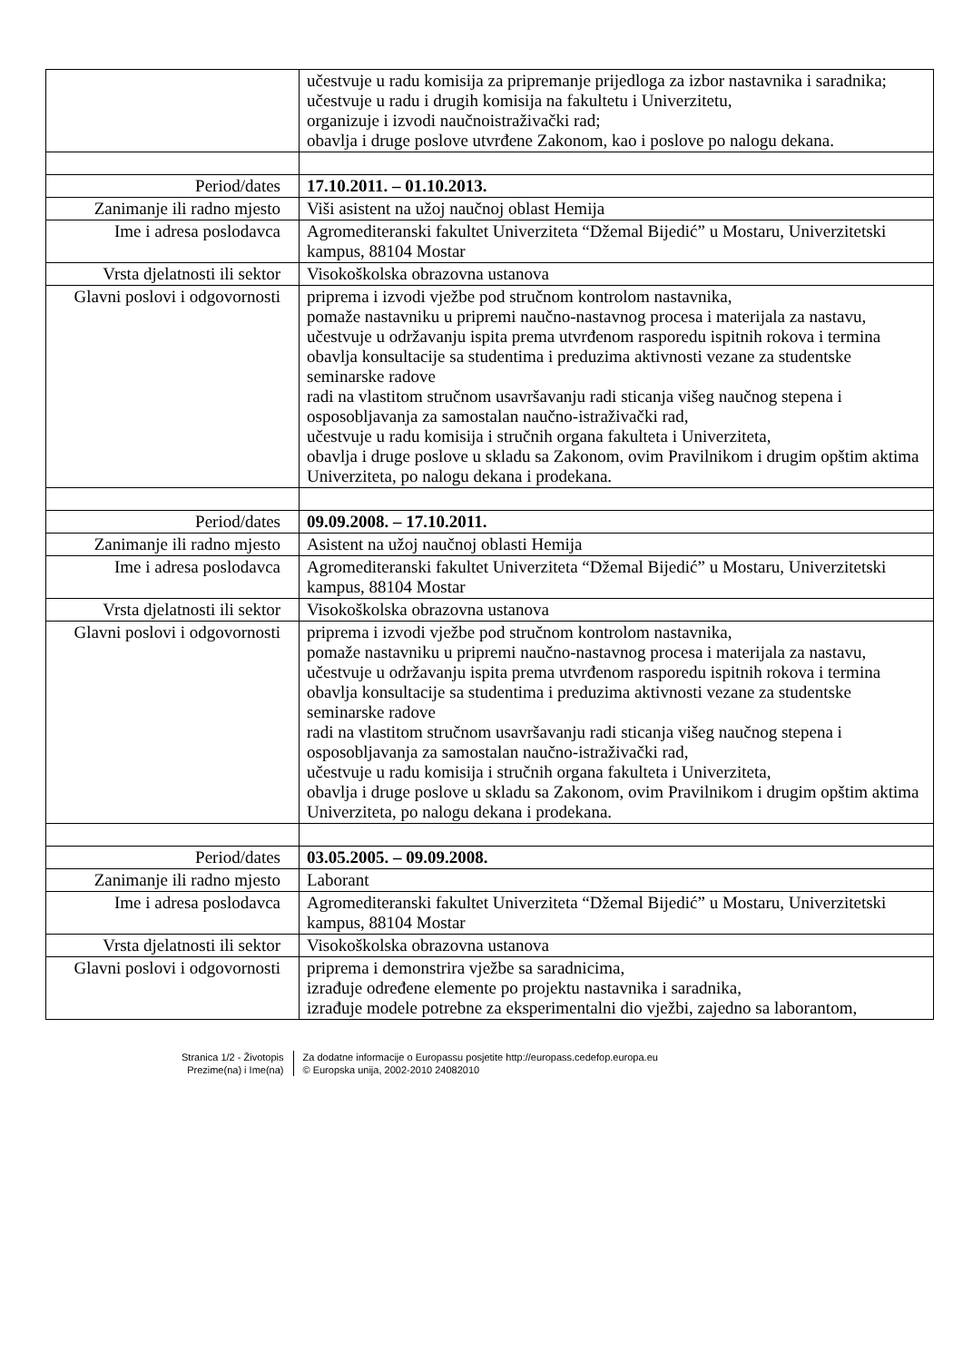| | učestvuje u radu komisija za pripremanje prijedloga za izbor nastavnika i saradnika; učestvuje u radu i drugih komisija na fakultetu i Univerzitetu, organizuje i izvodi naučnoistraživački rad; obavlja i druge poslove utvrđene Zakonom, kao i poslove po nalogu dekana. |
| Period/dates | 17.10.2011. – 01.10.2013. |
| Zanimanje ili radno mjesto | Viši asistent na užoj naučnoj oblast Hemija |
| Ime i adresa poslodavca | Agromediteranski fakultet Univerziteta “Džemal Bijedić” u Mostaru, Univerzitetski kampus, 88104 Mostar |
| Vrsta djelatnosti ili sektor | Visokoškolska obrazovna ustanova |
| Glavni poslovi i odgovornosti | priprema i izvodi vježbe pod stručnom kontrolom nastavnika, pomaže nastavniku u pripremi naučno-nastavnog procesa i materijala za nastavu, učestvuje u održavanju ispita prema utvrđenom rasporedu ispitnih rokova i termina obavlja konsultacije sa studentima i preduzima aktivnosti vezane za studentske seminarske radove radi na vlastitom stručnom usavršavanju radi sticanja višeg naučnog stepena i osposobljavanja za samostalan naučno-istraživački rad, učestvuje u radu komisija i stručnih organa fakulteta i Univerziteta, obavlja i druge poslove u skladu sa Zakonom, ovim Pravilnikom i drugim opštim aktima Univerziteta, po nalogu dekana i prodekana. |
| Period/dates | 09.09.2008. – 17.10.2011. |
| Zanimanje ili radno mjesto | Asistent na užoj naučnoj oblasti Hemija |
| Ime i adresa poslodavca | Agromediteranski fakultet Univerziteta “Džemal Bijedić” u Mostaru, Univerzitetski kampus, 88104 Mostar |
| Vrsta djelatnosti ili sektor | Visokoškolska obrazovna ustanova |
| Glavni poslovi i odgovornosti | priprema i izvodi vježbe pod stručnom kontrolom nastavnika, pomaže nastavniku u pripremi naučno-nastavnog procesa i materijala za nastavu, učestvuje u održavanju ispita prema utvrđenom rasporedu ispitnih rokova i termina obavlja konsultacije sa studentima i preduzima aktivnosti vezane za studentske seminarske radove radi na vlastitom stručnom usavršavanju radi sticanja višeg naučnog stepena i osposobljavanja za samostalan naučno-istraživački rad, učestvuje u radu komisija i stručnih organa fakulteta i Univerziteta, obavlja i druge poslove u skladu sa Zakonom, ovim Pravilnikom i drugim opštim aktima Univerziteta, po nalogu dekana i prodekana. |
| Period/dates | 03.05.2005. – 09.09.2008. |
| Zanimanje ili radno mjesto | Laborant |
| Ime i adresa poslodavca | Agromediteranski fakultet Univerziteta “Džemal Bijedić” u Mostaru, Univerzitetski kampus, 88104 Mostar |
| Vrsta djelatnosti ili sektor | Visokoškolska obrazovna ustanova |
| Glavni poslovi i odgovornosti | priprema i demonstrira vježbe sa saradnicima, izrađuje određene elemente po projektu nastavnika i saradnika, izrađuje modele potrebne za eksperimentalni dio vježbi, zajedno sa laborantom, |
Stranica 1/2 - Životopis
Prezime(na) i Ime(na)
Za dodatne informacije o Europassu posjetite http://europass.cedefop.europa.eu
© Europska unija, 2002-2010 24082010